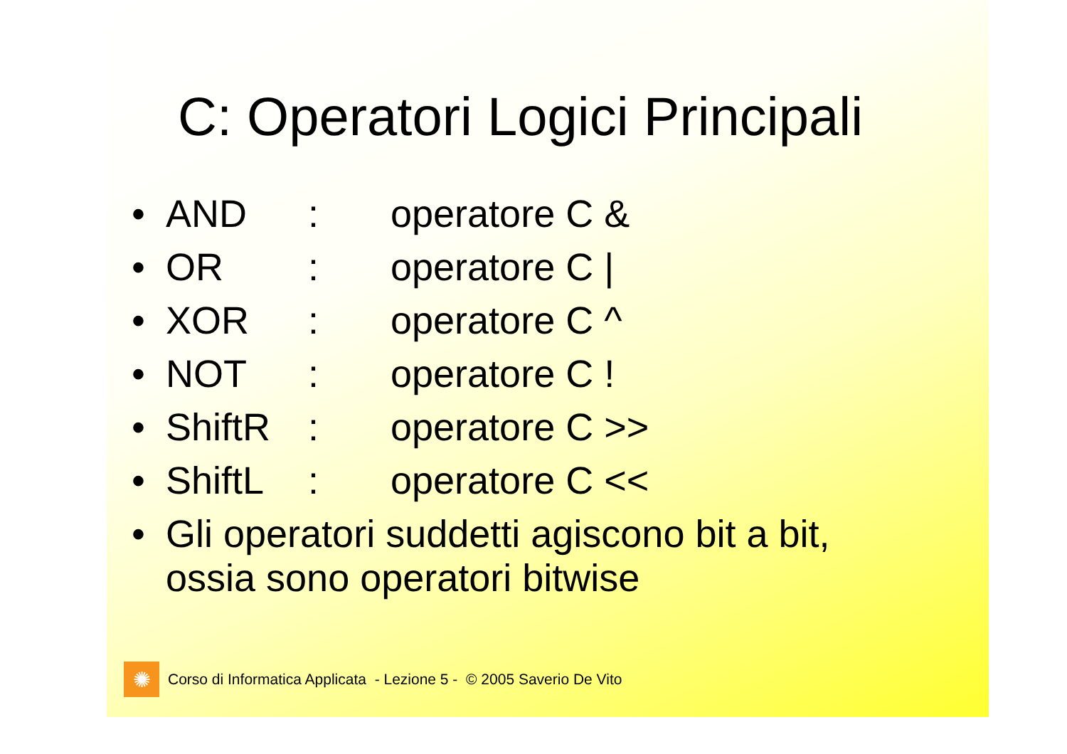C: Operatori Logici Principali
• AND: operatore C &
• OR: operatore C |
• XOR: operatore C ^
• NOT: operatore C !
• ShiftR: operatore C >>
• ShiftL: operatore C <<
• Gli operatori suddetti agiscono bit a bit,
ossia sono operatori bitwise
✺
Corso di Informatica Applicata - Lezione 5 - © 2005 Saverio De Vito